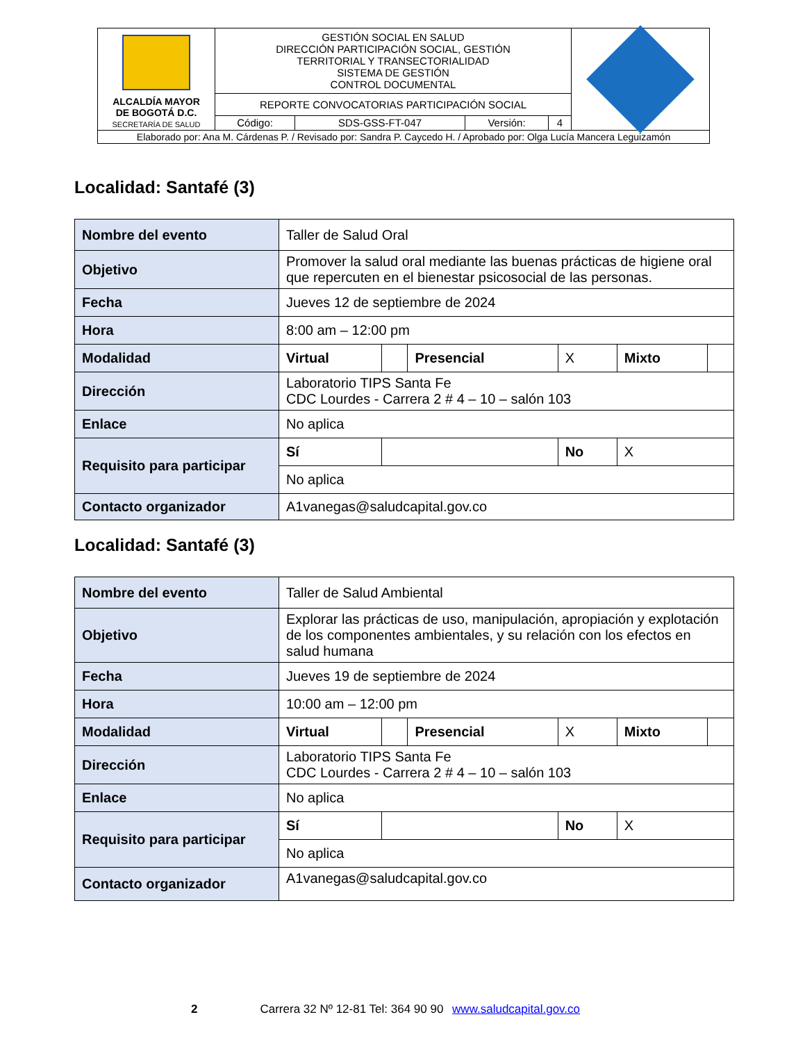| ALCALDÍA MAYOR DE BOGOTÁ D.C. SECRETARÍA DE SALUD | GESTIÓN SOCIAL EN SALUD DIRECCIÓN PARTICIPACIÓN SOCIAL, GESTIÓN TERRITORIAL Y TRANSECTORIALIDAD SISTEMA DE GESTIÓN CONTROL DOCUMENTAL | | | | |
| | REPORTE CONVOCATORIAS PARTICIPACIÓN SOCIAL | | | | |
| | Código: | SDS-GSS-FT-047 | Versión: | 4 | |
| Elaborado por: Ana M. Cárdenas P. / Revisado por: Sandra P. Caycedo H. / Aprobado por: Olga Lucía Mancera Leguizamón | | | | | |
Localidad: Santafé (3)
| Nombre del evento | Taller de Salud Oral | | | | | |
| Objetivo | Promover la salud oral mediante las buenas prácticas de higiene oral que repercuten en el bienestar psicosocial de las personas. | | | | | |
| Fecha | Jueves 12 de septiembre de 2024 | | | | | |
| Hora | 8:00 am – 12:00 pm | | | | | |
| Modalidad | Virtual | | Presencial | X | Mixto | |
| Dirección | Laboratorio TIPS Santa Fe CDC Lourdes - Carrera 2 # 4 – 10 – salón 103 | | | | | |
| Enlace | No aplica | | | | | |
| Requisito para participar | Sí | | | No | X | |
| | No aplica | | | | | |
| Contacto organizador | A1vanegas@saludcapital.gov.co | | | | | |
Localidad: Santafé (3)
| Nombre del evento | Taller de Salud Ambiental | | | | | |
| Objetivo | Explorar las prácticas de uso, manipulación, apropiación y explotación de los componentes ambientales, y su relación con los efectos en salud humana | | | | | |
| Fecha | Jueves 19 de septiembre de 2024 | | | | | |
| Hora | 10:00 am – 12:00 pm | | | | | |
| Modalidad | Virtual | | Presencial | X | Mixto | |
| Dirección | Laboratorio TIPS Santa Fe CDC Lourdes - Carrera 2 # 4 – 10 – salón 103 | | | | | |
| Enlace | No aplica | | | | | |
| Requisito para participar | Sí | | | No | X | |
| | No aplica | | | | | |
| Contacto organizador | A1vanegas@saludcapital.gov.co | | | | | |
2 Carrera 32 Nº 12-81 Tel: 364 90 90 www.saludcapital.gov.co